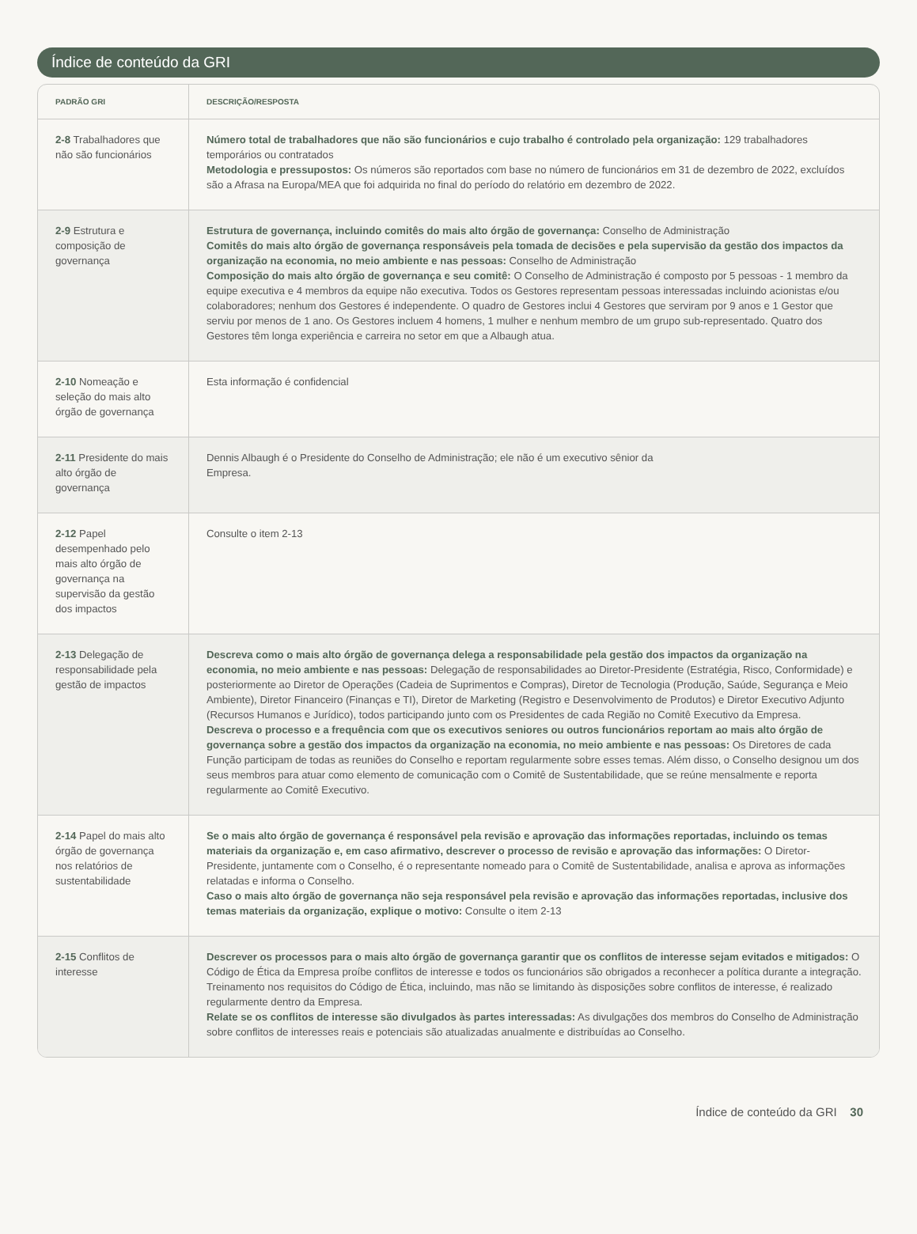Índice de conteúdo da GRI
| PADRÃO GRI | DESCRIÇÃO/RESPOSTA |
| --- | --- |
| 2-8 Trabalhadores que não são funcionários | Número total de trabalhadores que não são funcionários e cujo trabalho é controlado pela organização: 129 trabalhadores temporários ou contratados Metodologia e pressupostos: Os números são reportados com base no número de funcionários em 31 de dezembro de 2022, excluídos são a Afrasa na Europa/MEA que foi adquirida no final do período do relatório em dezembro de 2022. |
| 2-9 Estrutura e composição de governança | Estrutura de governança, incluindo comitês do mais alto órgão de governança: Conselho de Administração Comitês do mais alto órgão de governança responsáveis pela tomada de decisões e pela supervisão da gestão dos impactos da organização na economia, no meio ambiente e nas pessoas: Conselho de Administração Composição do mais alto órgão de governança e seu comitê: O Conselho de Administração é composto por 5 pessoas - 1 membro da equipe executiva e 4 membros da equipe não executiva. Todos os Gestores representam pessoas interessadas incluindo acionistas e/ou colaboradores; nenhum dos Gestores é independente. O quadro de Gestores inclui 4 Gestores que serviram por 9 anos e 1 Gestor que serviu por menos de 1 ano. Os Gestores incluem 4 homens, 1 mulher e nenhum membro de um grupo sub-representado. Quatro dos Gestores têm longa experiência e carreira no setor em que a Albaugh atua. |
| 2-10 Nomeação e seleção do mais alto órgão de governança | Esta informação é confidencial |
| 2-11 Presidente do mais alto órgão de governança | Dennis Albaugh é o Presidente do Conselho de Administração; ele não é um executivo sênior da Empresa. |
| 2-12 Papel desempenhado pelo mais alto órgão de governança na supervisão da gestão dos impactos | Consulte o item 2-13 |
| 2-13 Delegação de responsabilidade pela gestão de impactos | Descreva como o mais alto órgão de governança delega a responsabilidade pela gestão dos impactos da organização na economia, no meio ambiente e nas pessoas: Delegação de responsabilidades ao Diretor-Presidente (Estratégia, Risco, Conformidade) e posteriormente ao Diretor de Operações (Cadeia de Suprimentos e Compras), Diretor de Tecnologia (Produção, Saúde, Segurança e Meio Ambiente), Diretor Financeiro (Finanças e TI), Diretor de Marketing (Registro e Desenvolvimento de Produtos) e Diretor Executivo Adjunto (Recursos Humanos e Jurídico), todos participando junto com os Presidentes de cada Região no Comitê Executivo da Empresa. Descreva o processo e a frequência com que os executivos seniores ou outros funcionários reportam ao mais alto órgão de governança sobre a gestão dos impactos da organização na economia, no meio ambiente e nas pessoas: Os Diretores de cada Função participam de todas as reuniões do Conselho e reportam regularmente sobre esses temas. Além disso, o Conselho designou um dos seus membros para atuar como elemento de comunicação com o Comitê de Sustentabilidade, que se reúne mensalmente e reporta regularmente ao Comitê Executivo. |
| 2-14 Papel do mais alto órgão de governança nos relatórios de sustentabilidade | Se o mais alto órgão de governança é responsável pela revisão e aprovação das informações reportadas, incluindo os temas materiais da organização e, em caso afirmativo, descrever o processo de revisão e aprovação das informações: O Diretor-Presidente, juntamente com o Conselho, é o representante nomeado para o Comitê de Sustentabilidade, analisa e aprova as informações relatadas e informa o Conselho. Caso o mais alto órgão de governança não seja responsável pela revisão e aprovação das informações reportadas, inclusive dos temas materiais da organização, explique o motivo: Consulte o item 2-13 |
| 2-15 Conflitos de interesse | Descrever os processos para o mais alto órgão de governança garantir que os conflitos de interesse sejam evitados e mitigados: O Código de Ética da Empresa proíbe conflitos de interesse e todos os funcionários são obrigados a reconhecer a política durante a integração. Treinamento nos requisitos do Código de Ética, incluindo, mas não se limitando às disposições sobre conflitos de interesse, é realizado regularmente dentro da Empresa. Relate se os conflitos de interesse são divulgados às partes interessadas: As divulgações dos membros do Conselho de Administração sobre conflitos de interesses reais e potenciais são atualizadas anualmente e distribuídas ao Conselho. |
Índice de conteúdo da GRI 30